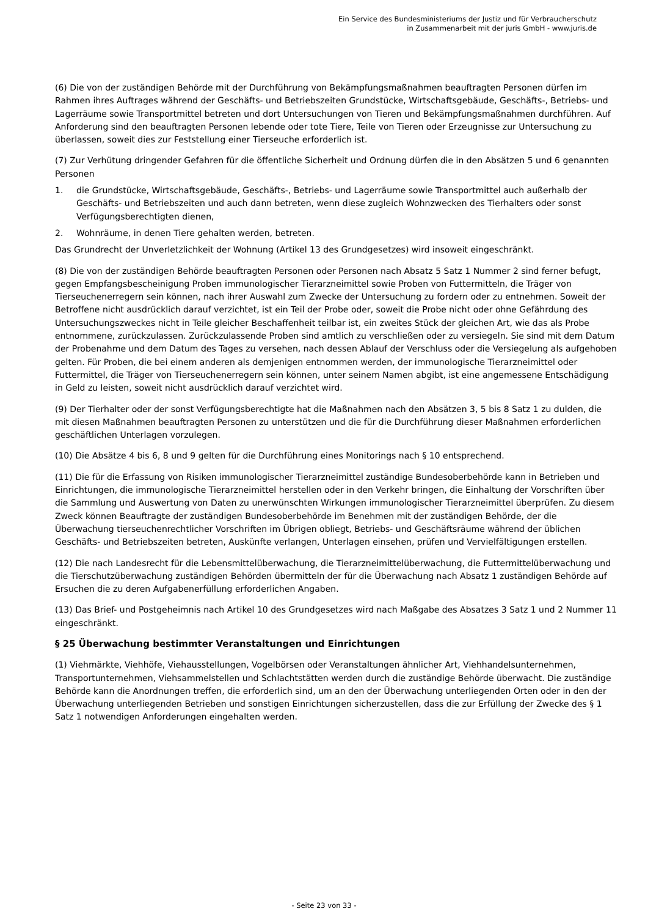Ein Service des Bundesministeriums der Justiz und für Verbraucherschutz
in Zusammenarbeit mit der juris GmbH - www.juris.de
(6) Die von der zuständigen Behörde mit der Durchführung von Bekämpfungsmaßnahmen beauftragten Personen dürfen im Rahmen ihres Auftrages während der Geschäfts- und Betriebszeiten Grundstücke, Wirtschaftsgebäude, Geschäfts-, Betriebs- und Lagerräume sowie Transportmittel betreten und dort Untersuchungen von Tieren und Bekämpfungsmaßnahmen durchführen. Auf Anforderung sind den beauftragten Personen lebende oder tote Tiere, Teile von Tieren oder Erzeugnisse zur Untersuchung zu überlassen, soweit dies zur Feststellung einer Tierseuche erforderlich ist.
(7) Zur Verhütung dringender Gefahren für die öffentliche Sicherheit und Ordnung dürfen die in den Absätzen 5 und 6 genannten Personen
1. die Grundstücke, Wirtschaftsgebäude, Geschäfts-, Betriebs- und Lagerräume sowie Transportmittel auch außerhalb der Geschäfts- und Betriebszeiten und auch dann betreten, wenn diese zugleich Wohnzwecken des Tierhalters oder sonst Verfügungsberechtigten dienen,
2. Wohnräume, in denen Tiere gehalten werden, betreten.
Das Grundrecht der Unverletzlichkeit der Wohnung (Artikel 13 des Grundgesetzes) wird insoweit eingeschränkt.
(8) Die von der zuständigen Behörde beauftragten Personen oder Personen nach Absatz 5 Satz 1 Nummer 2 sind ferner befugt, gegen Empfangsbescheinigung Proben immunologischer Tierarzneimittel sowie Proben von Futtermitteln, die Träger von Tierseuchenerregern sein können, nach ihrer Auswahl zum Zwecke der Untersuchung zu fordern oder zu entnehmen. Soweit der Betroffene nicht ausdrücklich darauf verzichtet, ist ein Teil der Probe oder, soweit die Probe nicht oder ohne Gefährdung des Untersuchungszweckes nicht in Teile gleicher Beschaffenheit teilbar ist, ein zweites Stück der gleichen Art, wie das als Probe entnommene, zurückzulassen. Zurückzulassende Proben sind amtlich zu verschließen oder zu versiegeln. Sie sind mit dem Datum der Probenahme und dem Datum des Tages zu versehen, nach dessen Ablauf der Verschluss oder die Versiegelung als aufgehoben gelten. Für Proben, die bei einem anderen als demjenigen entnommen werden, der immunologische Tierarzneimittel oder Futtermittel, die Träger von Tierseuchenerregern sein können, unter seinem Namen abgibt, ist eine angemessene Entschädigung in Geld zu leisten, soweit nicht ausdrücklich darauf verzichtet wird.
(9) Der Tierhalter oder der sonst Verfügungsberechtigte hat die Maßnahmen nach den Absätzen 3, 5 bis 8 Satz 1 zu dulden, die mit diesen Maßnahmen beauftragten Personen zu unterstützen und die für die Durchführung dieser Maßnahmen erforderlichen geschäftlichen Unterlagen vorzulegen.
(10) Die Absätze 4 bis 6, 8 und 9 gelten für die Durchführung eines Monitorings nach § 10 entsprechend.
(11) Die für die Erfassung von Risiken immunologischer Tierarzneimittel zuständige Bundesoberbehörde kann in Betrieben und Einrichtungen, die immunologische Tierarzneimittel herstellen oder in den Verkehr bringen, die Einhaltung der Vorschriften über die Sammlung und Auswertung von Daten zu unerwünschten Wirkungen immunologischer Tierarzneimittel überprüfen. Zu diesem Zweck können Beauftragte der zuständigen Bundesoberbehörde im Benehmen mit der zuständigen Behörde, der die Überwachung tierseuchenrechtlicher Vorschriften im Übrigen obliegt, Betriebs- und Geschäftsräume während der üblichen Geschäfts- und Betriebszeiten betreten, Auskünfte verlangen, Unterlagen einsehen, prüfen und Vervielfältigungen erstellen.
(12) Die nach Landesrecht für die Lebensmittelüberwachung, die Tierarzneimittelüberwachung, die Futtermittelüberwachung und die Tierschutzüberwachung zuständigen Behörden übermitteln der für die Überwachung nach Absatz 1 zuständigen Behörde auf Ersuchen die zu deren Aufgabenerfüllung erforderlichen Angaben.
(13) Das Brief- und Postgeheimnis nach Artikel 10 des Grundgesetzes wird nach Maßgabe des Absatzes 3 Satz 1 und 2 Nummer 11 eingeschränkt.
§ 25 Überwachung bestimmter Veranstaltungen und Einrichtungen
(1) Viehmärkte, Viehhöfe, Viehausstellungen, Vogelbörsen oder Veranstaltungen ähnlicher Art, Viehhandelsunternehmen, Transportunternehmen, Viehsammelstellen und Schlachtstätten werden durch die zuständige Behörde überwacht. Die zuständige Behörde kann die Anordnungen treffen, die erforderlich sind, um an den der Überwachung unterliegenden Orten oder in den der Überwachung unterliegenden Betrieben und sonstigen Einrichtungen sicherzustellen, dass die zur Erfüllung der Zwecke des § 1 Satz 1 notwendigen Anforderungen eingehalten werden.
- Seite 23 von 33 -